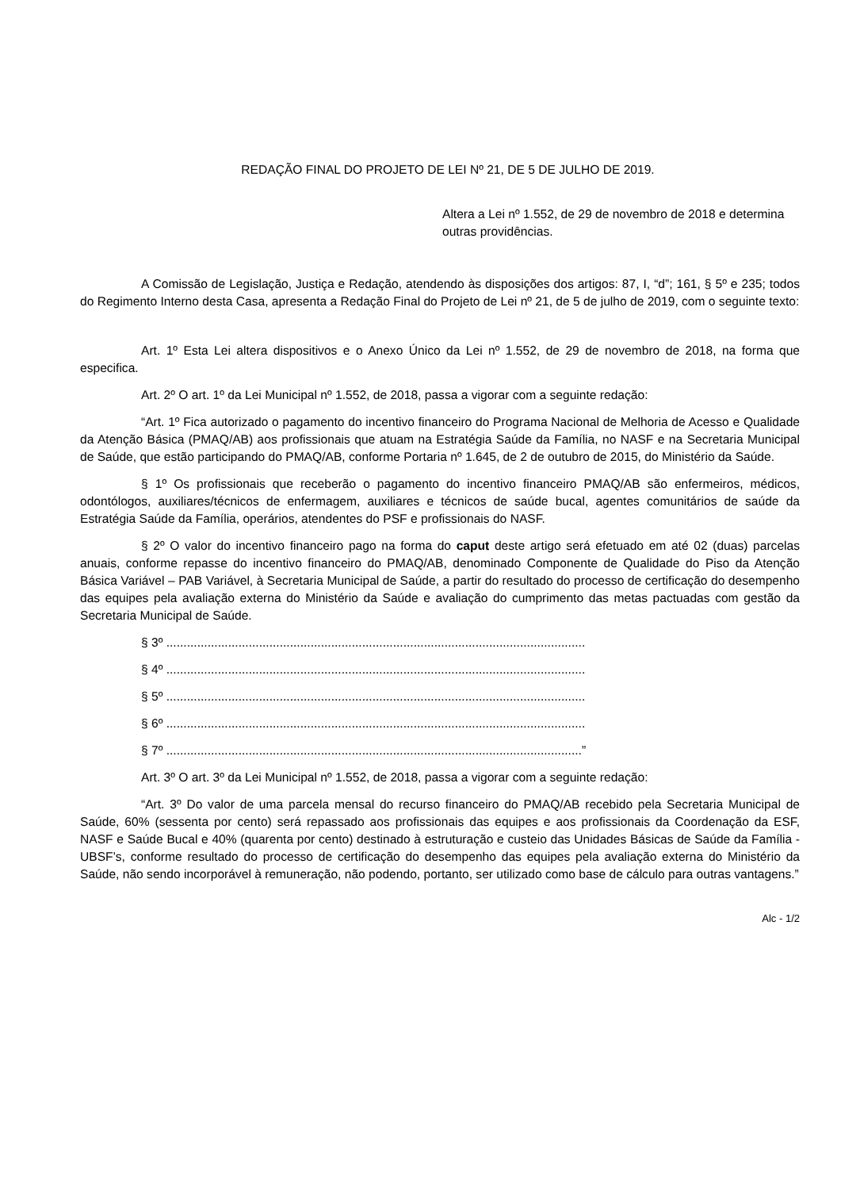REDAÇÃO FINAL DO PROJETO DE LEI Nº 21, DE 5 DE JULHO DE 2019.
Altera a Lei nº 1.552, de 29 de novembro de 2018 e determina outras providências.
A Comissão de Legislação, Justiça e Redação, atendendo às disposições dos artigos: 87, I, “d”; 161, § 5º e 235; todos do Regimento Interno desta Casa, apresenta a Redação Final do Projeto de Lei nº 21, de 5 de julho de 2019, com o seguinte texto:
Art. 1º Esta Lei altera dispositivos e o Anexo Único da Lei nº 1.552, de 29 de novembro de 2018, na forma que especifica.
Art. 2º O art. 1º da Lei Municipal nº 1.552, de 2018, passa a vigorar com a seguinte redação:
“Art. 1º Fica autorizado o pagamento do incentivo financeiro do Programa Nacional de Melhoria de Acesso e Qualidade da Atenção Básica (PMAQ/AB) aos profissionais que atuam na Estratégia Saúde da Família, no NASF e na Secretaria Municipal de Saúde, que estão participando do PMAQ/AB, conforme Portaria nº 1.645, de 2 de outubro de 2015, do Ministério da Saúde.
§ 1º Os profissionais que receberão o pagamento do incentivo financeiro PMAQ/AB são enfermeiros, médicos, odontólogos, auxiliares/técnicos de enfermagem, auxiliares e técnicos de saúde bucal, agentes comunitários de saúde da Estratégia Saúde da Família, operários, atendentes do PSF e profissionais do NASF.
§ 2º O valor do incentivo financeiro pago na forma do caput deste artigo será efetuado em até 02 (duas) parcelas anuais, conforme repasse do incentivo financeiro do PMAQ/AB, denominado Componente de Qualidade do Piso da Atenção Básica Variável – PAB Variável, à Secretaria Municipal de Saúde, a partir do resultado do processo de certificação do desempenho das equipes pela avaliação externa do Ministério da Saúde e avaliação do cumprimento das metas pactuadas com gestão da Secretaria Municipal de Saúde.
§ 3º ..........................................................................................................................
§ 4º ..........................................................................................................................
§ 5º ..........................................................................................................................
§ 6º ..........................................................................................................................
§ 7º .........................................................................................................................”
Art. 3º O art. 3º da Lei Municipal nº 1.552, de 2018, passa a vigorar com a seguinte redação:
“Art. 3º Do valor de uma parcela mensal do recurso financeiro do PMAQ/AB recebido pela Secretaria Municipal de Saúde, 60% (sessenta por cento) será repassado aos profissionais das equipes e aos profissionais da Coordenação da ESF, NASF e Saúde Bucal e 40% (quarenta por cento) destinado à estruturação e custeio das Unidades Básicas de Saúde da Família - UBSF’s, conforme resultado do processo de certificação do desempenho das equipes pela avaliação externa do Ministério da Saúde, não sendo incorporável à remuneração, não podendo, portanto, ser utilizado como base de cálculo para outras vantagens.”
Alc - 1/2